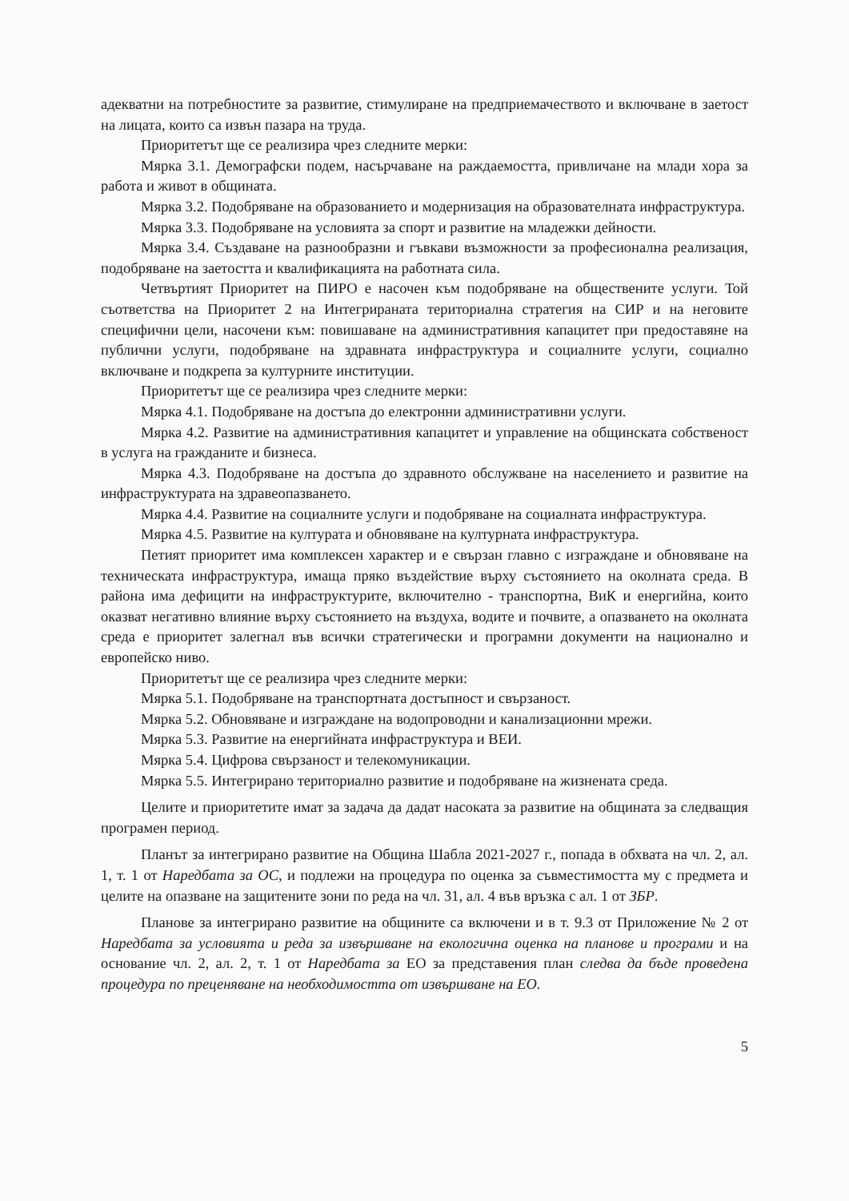адекватни на потребностите за развитие, стимулиране на предприемачеството и включване в заетост на лицата, които са извън пазара на труда.
Приоритетът ще се реализира чрез следните мерки:
Мярка 3.1. Демографски подем, насърчаване на раждаемостта, привличане на млади хора за работа и живот в общината.
Мярка 3.2. Подобряване на образованието и модернизация на образователната инфраструктура.
Мярка 3.3. Подобряване на условията за спорт и развитие на младежки дейности.
Мярка 3.4. Създаване на разнообразни и гъвкави възможности за професионална реализация, подобряване на заетостта и квалификацията на работната сила.
Четвъртият Приоритет на ПИРО е насочен към подобряване на обществените услуги. Той съответства на Приоритет 2 на Интегрираната териториална стратегия на СИР и на неговите специфични цели, насочени към: повишаване на административния капацитет при предоставяне на публични услуги, подобряване на здравната инфраструктура и социалните услуги, социално включване и подкрепа за културните институции.
Приоритетът ще се реализира чрез следните мерки:
Мярка 4.1. Подобряване на достъпа до електронни административни услуги.
Мярка 4.2. Развитие на административния капацитет и управление на общинската собственост в услуга на гражданите и бизнеса.
Мярка 4.3. Подобряване на достъпа до здравното обслужване на населението и развитие на инфраструктурата на здравеопазването.
Мярка 4.4. Развитие на социалните услуги и подобряване на социалната инфраструктура.
Мярка 4.5. Развитие на културата и обновяване на културната инфраструктура.
Петият приоритет има комплексен характер и е свързан главно с изграждане и обновяване на техническата инфраструктура, имаща пряко въздействие върху състоянието на околната среда. В района има дефицити на инфраструктурите, включително - транспортна, ВиК и енергийна, които оказват негативно влияние върху състоянието на въздуха, водите и почвите, а опазването на околната среда е приоритет залегнал във всички стратегически и програмни документи на национално и европейско ниво.
Приоритетът ще се реализира чрез следните мерки:
Мярка 5.1. Подобряване на транспортната достъпност и свързаност.
Мярка 5.2. Обновяване и изграждане на водопроводни и канализационни мрежи.
Мярка 5.3. Развитие на енергийната инфраструктура и ВЕИ.
Мярка 5.4. Цифрова свързаност и телекомуникации.
Мярка 5.5. Интегрирано териториално развитие и подобряване на жизнената среда.
Целите и приоритетите имат за задача да дадат насоката за развитие на общината за следващия програмен период.
Планът за интегрирано развитие на Община Шабла 2021-2027 г., попада в обхвата на чл. 2, ал. 1, т. 1 от Наредбата за ОС, и подлежи на процедура по оценка за съвместимостта му с предмета и целите на опазване на защитените зони по реда на чл. 31, ал. 4 във връзка с ал. 1 от ЗБР.
Планове за интегрирано развитие на общините са включени и в т. 9.3 от Приложение № 2 от Наредбата за условията и реда за извършване на екологична оценка на планове и програми и на основание чл. 2, ал. 2, т. 1 от Наредбата за ЕО за представения план следва да бъде проведена процедура по преценяване на необходимостта от извършване на ЕО.
5